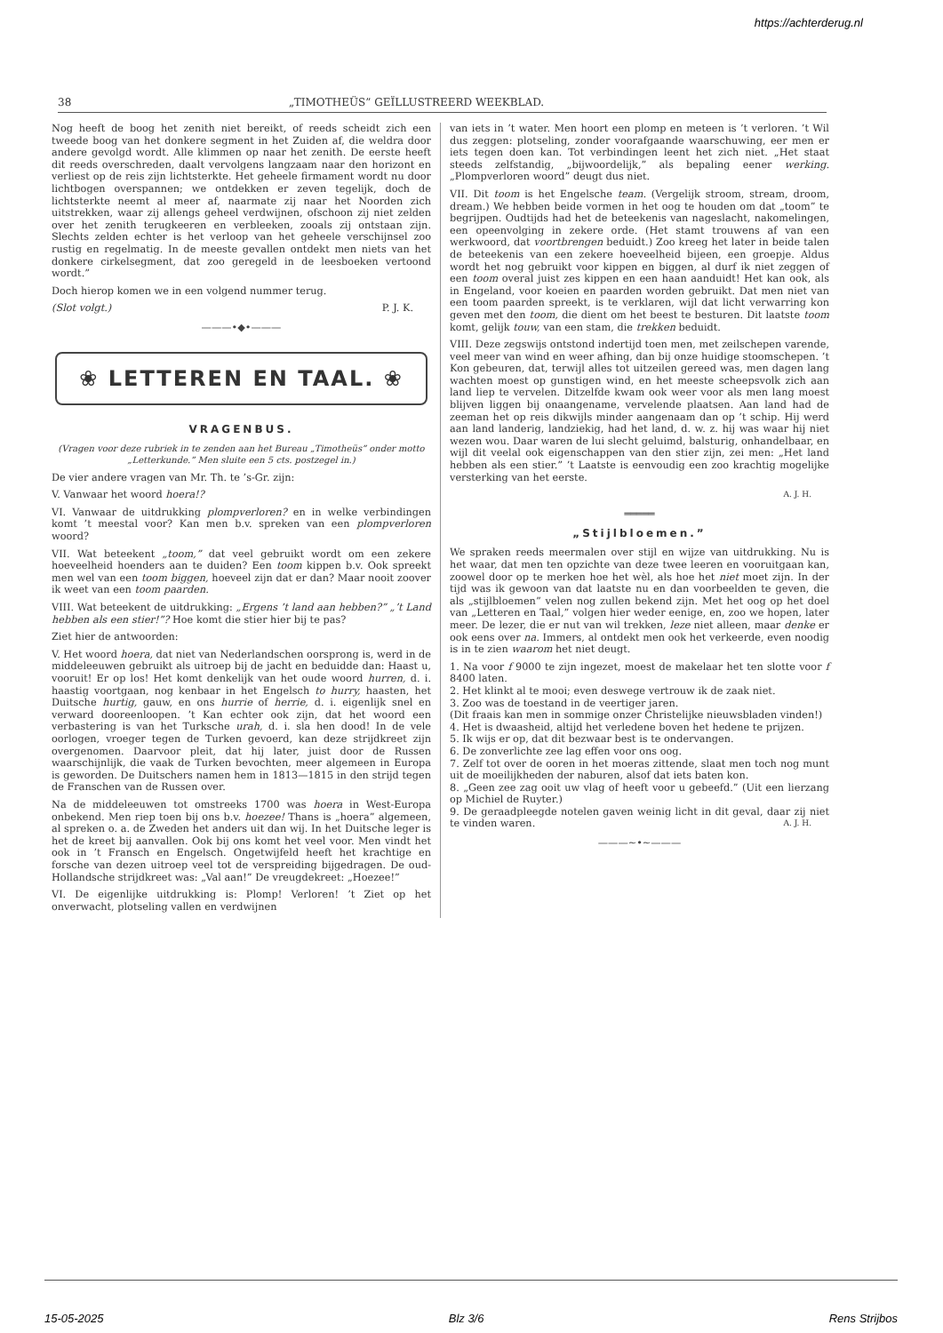https://achterderug.nl
38 „TIMOTHEÜS” GEÏLLUSTREERD WEEKBLAD.
Nog heeft de boog het zenith niet bereikt, of reeds scheidt zich een tweede boog van het donkere segment in het Zuiden af, die weldra door andere gevolgd wordt. Alle klimmen op naar het zenith. De eerste heeft dit reeds overschreden, daalt vervolgens langzaam naar den horizont en verliest op de reis zijn lichtsterkte. Het geheele firmament wordt nu door lichtbogen overspannen; we ontdekken er zeven tegelijk, doch de lichtsterkte neemt al meer af, naarmate zij naar het Noorden zich uitstrekken, waar zij allengs geheel verdwijnen, ofschoon zij niet zelden over het zenith terugkeeren en verbleeken, zooals zij ontstaan zijn. Slechts zelden echter is het verloop van het geheele verschijnsel zoo rustig en regelmatig. In de meeste gevallen ontdekt men niets van het donkere cirkelsegment, dat zoo geregeld in de leesboeken vertoond wordt.”
Doch hierop komen we in een volgend nummer terug.
(Slot volgt.) P. J. K.
———•◆•———
❀ LETTEREN EN TAAL. ❀
VRAGENBUS.
(Vragen voor deze rubriek in te zenden aan het Bureau „Timotheüs” onder motto „Letterkunde.” Men sluite een 5 cts. postzegel in.)
De vier andere vragen van Mr. Th. te ’s-Gr. zijn:
V. Vanwaar het woord hoera!?
VI. Vanwaar de uitdrukking plompverloren? en in welke verbindingen komt ’t meestal voor? Kan men b.v. spreken van een plompverloren woord?
VII. Wat beteekent „toom,” dat veel gebruikt wordt om een zekere hoeveelheid hoenders aan te duiden? Een toom kippen b.v. Ook spreekt men wel van een toom biggen, hoeveel zijn dat er dan? Maar nooit zoover ik weet van een toom paarden.
VIII. Wat beteekent de uitdrukking: „Ergens ’t land aan hebben?” „’t Land hebben als een stier!”? Hoe komt die stier hier bij te pas?
Ziet hier de antwoorden:
V. Het woord hoera, dat niet van Nederlandschen oorsprong is, werd in de middeleeuwen gebruikt als uitroep bij de jacht en beduidde dan: Haast u, vooruit! Er op los! Het komt denkelijk van het oude woord hurren, d. i. haastig voortgaan, nog kenbaar in het Engelsch to hurry, haasten, het Duitsche hurtig, gauw, en ons hurrie of herrie, d. i. eigenlijk snel en verward dooreenloopen. ’t Kan echter ook zijn, dat het woord een verbastering is van het Turksche urah, d. i. sla hen dood! In de vele oorlogen, vroeger tegen de Turken gevoerd, kan deze strijdkreet zijn overgenomen. Daarvoor pleit, dat hij later, juist door de Russen waarschijnlijk, die vaak de Turken bevochten, meer algemeen in Europa is geworden. De Duitschers namen hem in 1813—1815 in den strijd tegen de Franschen van de Russen over.
Na de middeleeuwen tot omstreeks 1700 was hoera in West-Europa onbekend. Men riep toen bij ons b.v. hoezee! Thans is „hoera” algemeen, al spreken o. a. de Zweden het anders uit dan wij. In het Duitsche leger is het de kreet bij aanvallen. Ook bij ons komt het veel voor. Men vindt het ook in ’t Fransch en Engelsch. Ongetwijfeld heeft het krachtige en forsche van dezen uitroep veel tot de verspreiding bijgedragen. De oud-Hollandsche strijdkreet was: „Val aan!” De vreugdekreet: „Hoezee!”
VI. De eigenlijke uitdrukking is: Plomp! Verloren! ’t Ziet op het onverwacht, plotseling vallen en verdwijnen
van iets in ’t water. Men hoort een plomp en meteen is ’t verloren. ’t Wil dus zeggen: plotseling, zonder voorafgaande waarschuwing, eer men er iets tegen doen kan. Tot verbindingen leent het zich niet. „Het staat steeds zelfstandig, „bijwoordelijk,” als bepaling eener werking. „Plompverloren woord” deugt dus niet.
VII. Dit toom is het Engelsche team. (Vergelijk stroom, stream, droom, dream.) We hebben beide vormen in het oog te houden om dat „toom” te begrijpen. Oudtijds had het de beteekenis van nageslacht, nakomelingen, een opeenvolging in zekere orde. (Het stamt trouwens af van een werkwoord, dat voortbrengen beduidt.) Zoo kreeg het later in beide talen de beteekenis van een zekere hoeveelheid bijeen, een groepje. Aldus wordt het nog gebruikt voor kippen en biggen, al durf ik niet zeggen of een toom overal juist zes kippen en een haan aanduidt! Het kan ook, als in Engeland, voor koeien en paarden worden gebruikt. Dat men niet van een toom paarden spreekt, is te verklaren, wijl dat licht verwarring kon geven met den toom, die dient om het beest te besturen. Dit laatste toom komt, gelijk touw, van een stam, die trekken beduidt.
VIII. Deze zegswijs ontstond indertijd toen men, met zeilschepen varende, veel meer van wind en weer afhing, dan bij onze huidige stoomschepen. ’t Kon gebeuren, dat, terwijl alles tot uitzeilen gereed was, men dagen lang wachten moest op gunstigen wind, en het meeste scheepsvolk zich aan land liep te vervelen. Ditzelfde kwam ook weer voor als men lang moest blijven liggen bij onaangename, vervelende plaatsen. Aan land had de zeeman het op reis dikwijls minder aangenaam dan op ’t schip. Hij werd aan land landerig, landziekig, had het land, d. w. z. hij was waar hij niet wezen wou. Daar waren de lui slecht geluimd, balsturig, onhandelbaar, en wijl dit veelal ook eigenschappen van den stier zijn, zei men: „Het land hebben als een stier.” ’t Laatste is eenvoudig een zoo krachtig mogelijke versterking van het eerste.
A. J. H.
═════
„Stijlbloemen.”
We spraken reeds meermalen over stijl en wijze van uitdrukking. Nu is het waar, dat men ten opzichte van deze twee leeren en vooruitgaan kan, zoowel door op te merken hoe het wèl, als hoe het niet moet zijn. In der tijd was ik gewoon van dat laatste nu en dan voorbeelden te geven, die als „stijlbloemen” velen nog zullen bekend zijn. Met het oog op het doel van „Letteren en Taal,” volgen hier weder eenige, en, zoo we hopen, later meer. De lezer, die er nut van wil trekken, leze niet alleen, maar denke er ook eens over na. Immers, al ontdekt men ook het verkeerde, even noodig is in te zien waarom het niet deugt.
1. Na voor f 9000 te zijn ingezet, moest de makelaar het ten slotte voor f 8400 laten.
2. Het klinkt al te mooi; even deswege vertrouw ik de zaak niet.
3. Zoo was de toestand in de veertiger jaren.
(Dit fraais kan men in sommige onzer Christelijke nieuwsbladen vinden!)
4. Het is dwaasheid, altijd het verledene boven het hedene te prijzen.
5. Ik wijs er op, dat dit bezwaar best is te ondervangen.
6. De zonverlichte zee lag effen voor ons oog.
7. Zelf tot over de ooren in het moeras zittende, slaat men toch nog munt uit de moeilijkheden der naburen, alsof dat iets baten kon.
8. „Geen zee zag ooit uw vlag of heeft voor u gebeefd.” (Uit een lierzang op Michiel de Ruyter.)
9. De geraadpleegde notelen gaven weinig licht in dit geval, daar zij niet te vinden waren. A. J. H.
———~•~———
15-05-2025 Blz 3/6 Rens Strijbos